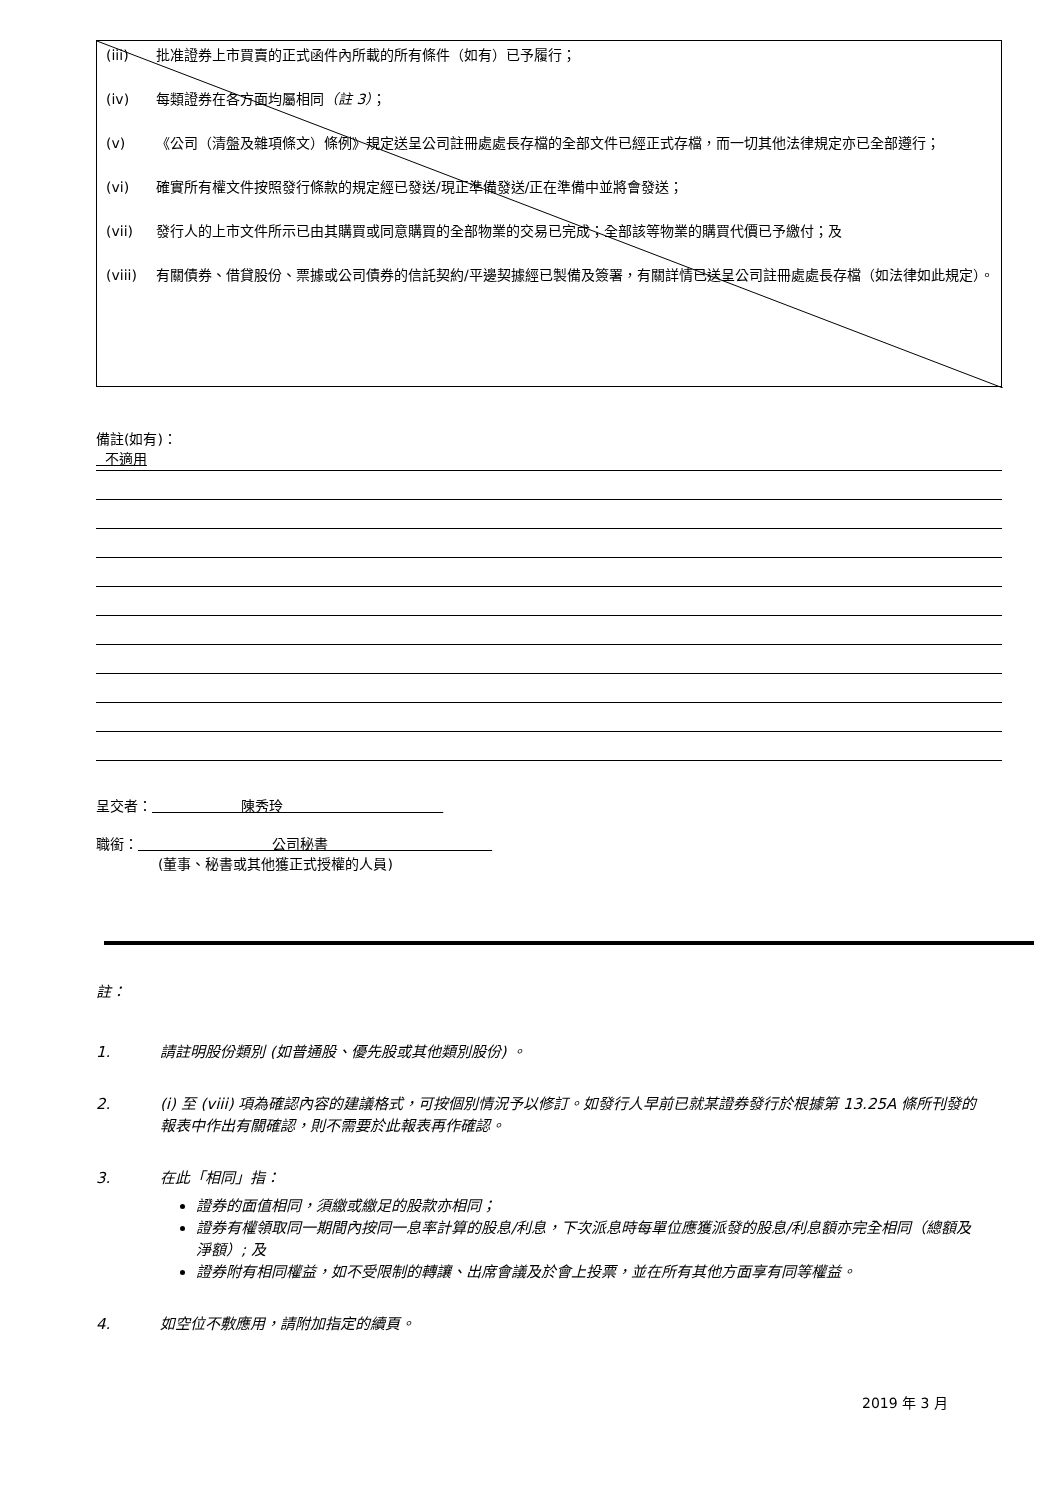(iii) 批准證券上市買賣的正式函件內所載的所有條件（如有）已予履行；
(iv) 每類證券在各方面均屬相同（註 3）；
(v) 《公司（清盤及雜項條文）條例》規定送呈公司註冊處處長存檔的全部文件已經正式存檔，而一切其他法律規定亦已全部遵行；
(vi) 確實所有權文件按照發行條款的規定經已發送/現正準備發送/正在準備中並將會發送；
(vii) 發行人的上市文件所示已由其購買或同意購買的全部物業的交易已完成；全部該等物業的購買代價已予繳付；及
(viii) 有關債券、借貸股份、票據或公司債券的信託契約/平邊契據經已製備及簽署，有關詳情已送呈公司註冊處處長存檔（如法律如此規定）。
備註(如有)：
不適用
呈交者： 陳秀玲
職銜： 公司秘書
(董事、秘書或其他獲正式授權的人員)
註：
1. 請註明股份類別 (如普通股、優先股或其他類別股份) 。
2. (i) 至 (viii) 項為確認內容的建議格式，可按個別情況予以修訂。如發行人早前已就某證券發行於根據第 13.25A 條所刊發的報表中作出有關確認，則不需要於此報表再作確認。
3. 在此「相同」指：
證券的面值相同，須繳或繳足的股款亦相同；
證券有權領取同一期間內按同一息率計算的股息/利息，下次派息時每單位應獲派發的股息/利息額亦完全相同（總額及淨額）; 及
證券附有相同權益，如不受限制的轉讓、出席會議及於會上投票，並在所有其他方面享有同等權益。
4. 如空位不敷應用，請附加指定的續頁。
2019 年 3 月